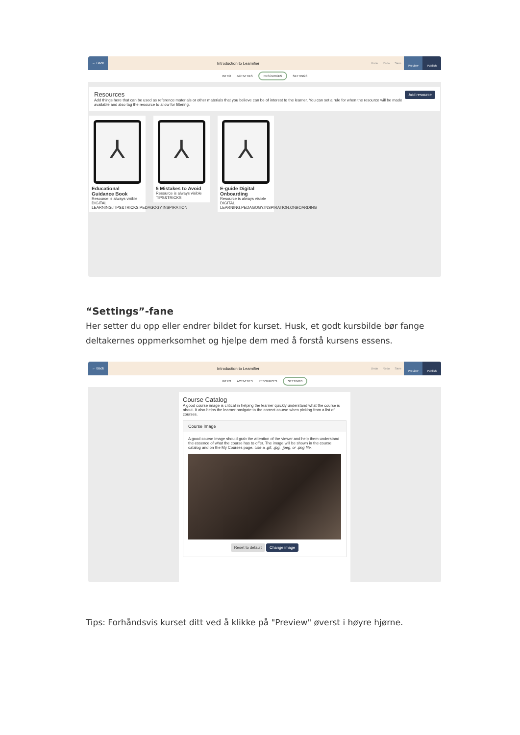← Back
Introduction to Learnifier
Undo Redo Save
Preview Publish
INTRO ACTIVITIES RESOURCES SETTINGS
Add resource
Resources
Add things here that can be used as reference materials or other materials that you believe can be of interest to the learner. You can set a rule for when the resource will be made available and also tag the resource to allow for filtering.
⅄
Educational Guidance Book
Resource is always visible
DIGITAL LEARNING,TIPS&TRICKS,PEDAGOGY,INSPIRATION
⅄
5 Mistakes to Avoid
Resource is always visible
TIPS&TRICKS
⅄
E-guide Digital Onboarding
Resource is always visible
DIGITAL LEARNING,PEDAGOGY,INSPIRATION,ONBOARDING
“Settings”-fane
Her setter du opp eller endrer bildet for kurset. Husk, et godt kursbilde bør fange deltakernes oppmerksomhet og hjelpe dem med å forstå kursens essens.
← Back
Introduction to Learnifier
Undo Redo Save
Preview Publish
INTRO ACTIVITIES RESOURCES SETTINGS
Course Catalog
A good course image is critical in helping the learner quickly understand what the course is about. It also helps the learner navigate to the correct course when picking from a list of courses.
Course Image
A good course image should grab the attention of the viewer and help them understand the essence of what the course has to offer. The image will be shown in the course catalog and on the My Courses page. Use a .gif, .jpg, .jpeg, or .png file.
Reset to default Change image
Tips: Forhåndsvis kurset ditt ved å klikke på "Preview" øverst i høyre hjørne.